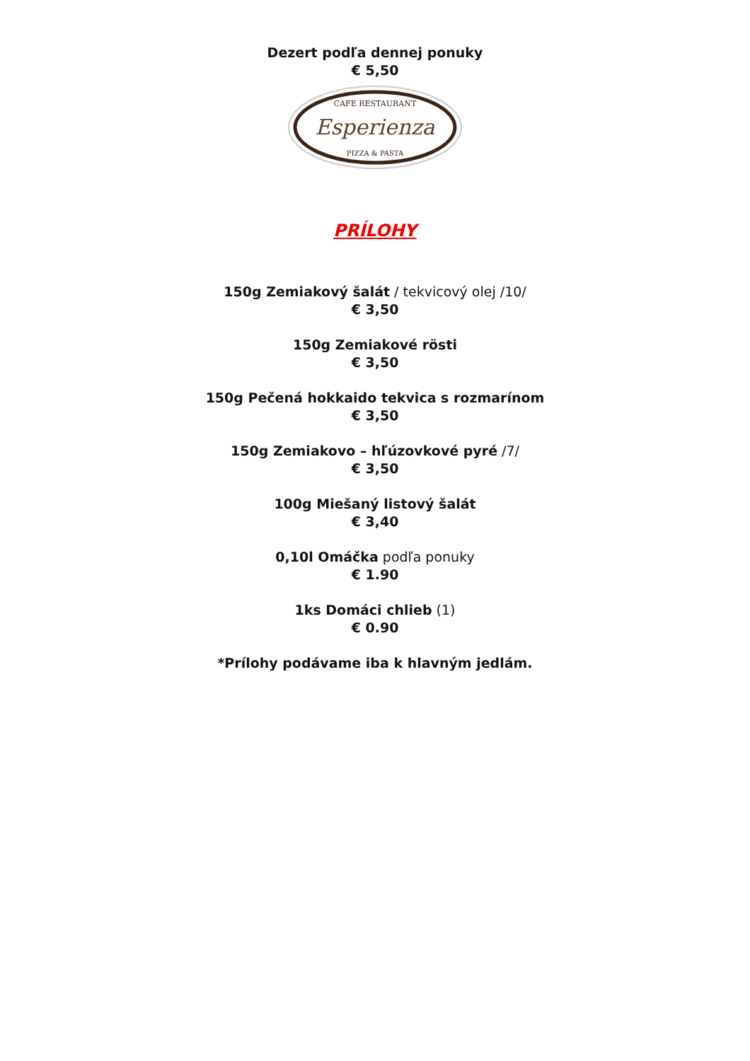Dezert podľa dennej ponuky
€ 5,50
CAFE RESTAURANT
Esperienza
PIZZA & PASTA
PRÍLOHY
150g Zemiakový šalát / tekvicový olej /10/
€ 3,50
150g Zemiakové rösti
€ 3,50
150g Pečená hokkaido tekvica s rozmarínom
€ 3,50
150g Zemiakovo – hľúzovkové pyré /7/
€ 3,50
100g Miešaný listový šalát
€ 3,40
0,10l Omáčka podľa ponuky
€ 1.90
1ks Domáci chlieb (1)
€ 0.90
*Prílohy podávame iba k hlavným jedlám.